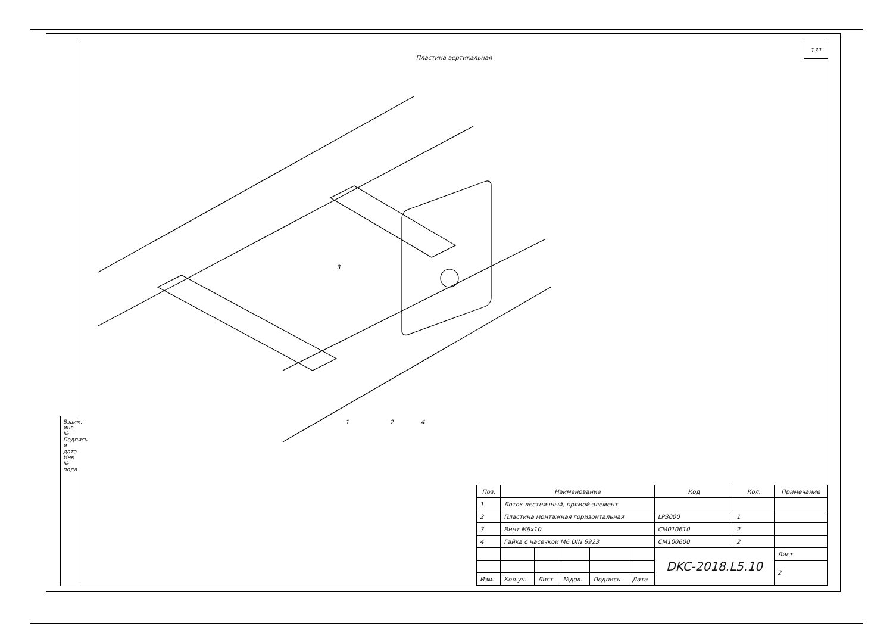Взаим. инв. № Подпись и дата Инв. № подл.
131
Пластина вертикальная
1
2
3
4
| Поз. | Наименование | | | | | | Код | Кол. | Примечание |
| --- | --- | --- | --- | --- | --- | --- | --- | --- | --- |
| 1 | Лоток лестничный, прямой элемент | | | | | | | | |
| 2 | Пластина монтажная горизонтальная | | | | | | LP3000 | 1 | |
| 3 | Винт М6х10 | | | | | | CM010610 | 2 | |
| 4 | Гайка с насечкой М6 DIN 6923 | | | | | | CM100600 | 2 | |
| | | | | | | DKC-2018.L5.10 | | | Лист |
| | | | | | | | | | 2 |
| Изм. | Кол.уч. | Лист | №док. | Подпись | Дата | | | | |